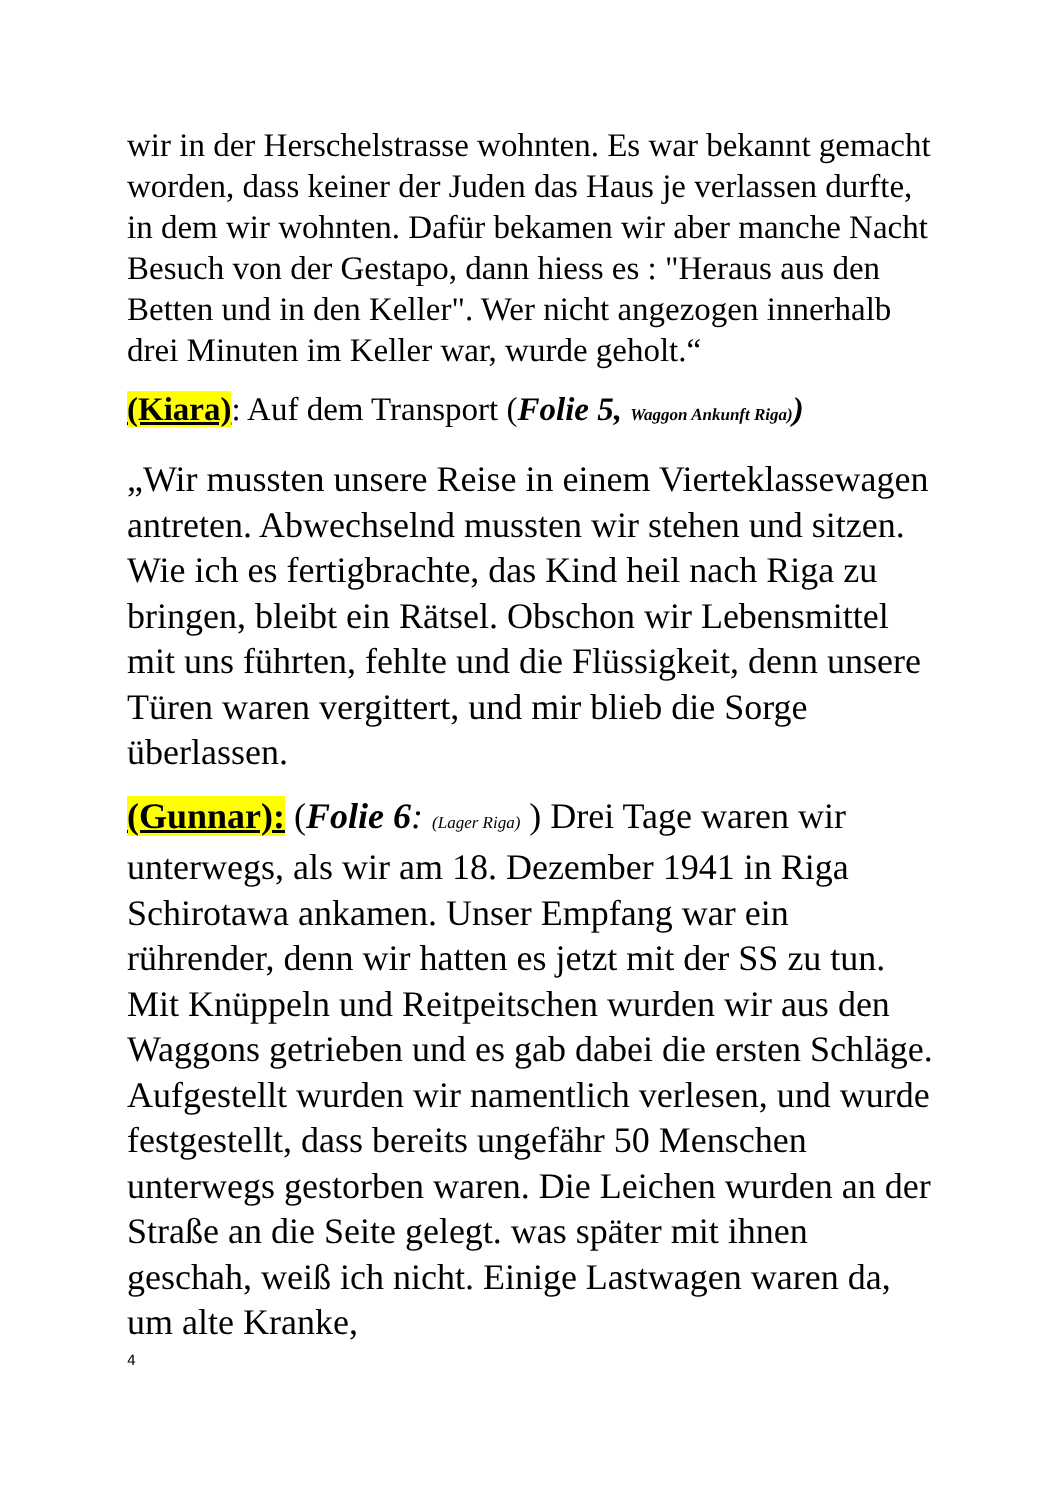wir in der Herschelstrasse wohnten. Es war bekannt gemacht worden, dass keiner der Juden das Haus je verlassen durfte, in dem wir wohnten. Dafür bekamen wir aber manche Nacht Besuch von der Gestapo, dann hiess es : "Heraus aus den Betten und in den Keller". Wer nicht angezogen innerhalb drei Minuten im Keller war, wurde geholt.“
(Kiara): Auf dem Transport (Folie 5, Waggon Ankunft Riga))
„Wir mussten unsere Reise in einem Vierteklassewagen antreten. Abwechselnd mussten wir stehen und sitzen. Wie ich es fertigbrachte, das Kind heil nach Riga zu bringen, bleibt ein Rätsel. Obschon wir Lebensmittel mit uns führten, fehlte und die Flüssigkeit, denn unsere Türen waren vergittert, und mir blieb die Sorge überlassen.
(Gunnar): (Folie 6: (Lager Riga) ) Drei Tage waren wir unterwegs, als wir am 18. Dezember 1941 in Riga Schirotawa ankamen. Unser Empfang war ein rührender, denn wir hatten es jetzt mit der SS zu tun. Mit Knüppeln und Reitpeitschen wurden wir aus den Waggons getrieben und es gab dabei die ersten Schläge. Aufgestellt wurden wir namentlich verlesen, und wurde festgestellt, dass bereits ungefähr 50 Menschen unterwegs gestorben waren. Die Leichen wurden an der Straße an die Seite gelegt. was später mit ihnen geschah, weiß ich nicht. Einige Lastwagen waren da, um alte Kranke,
4